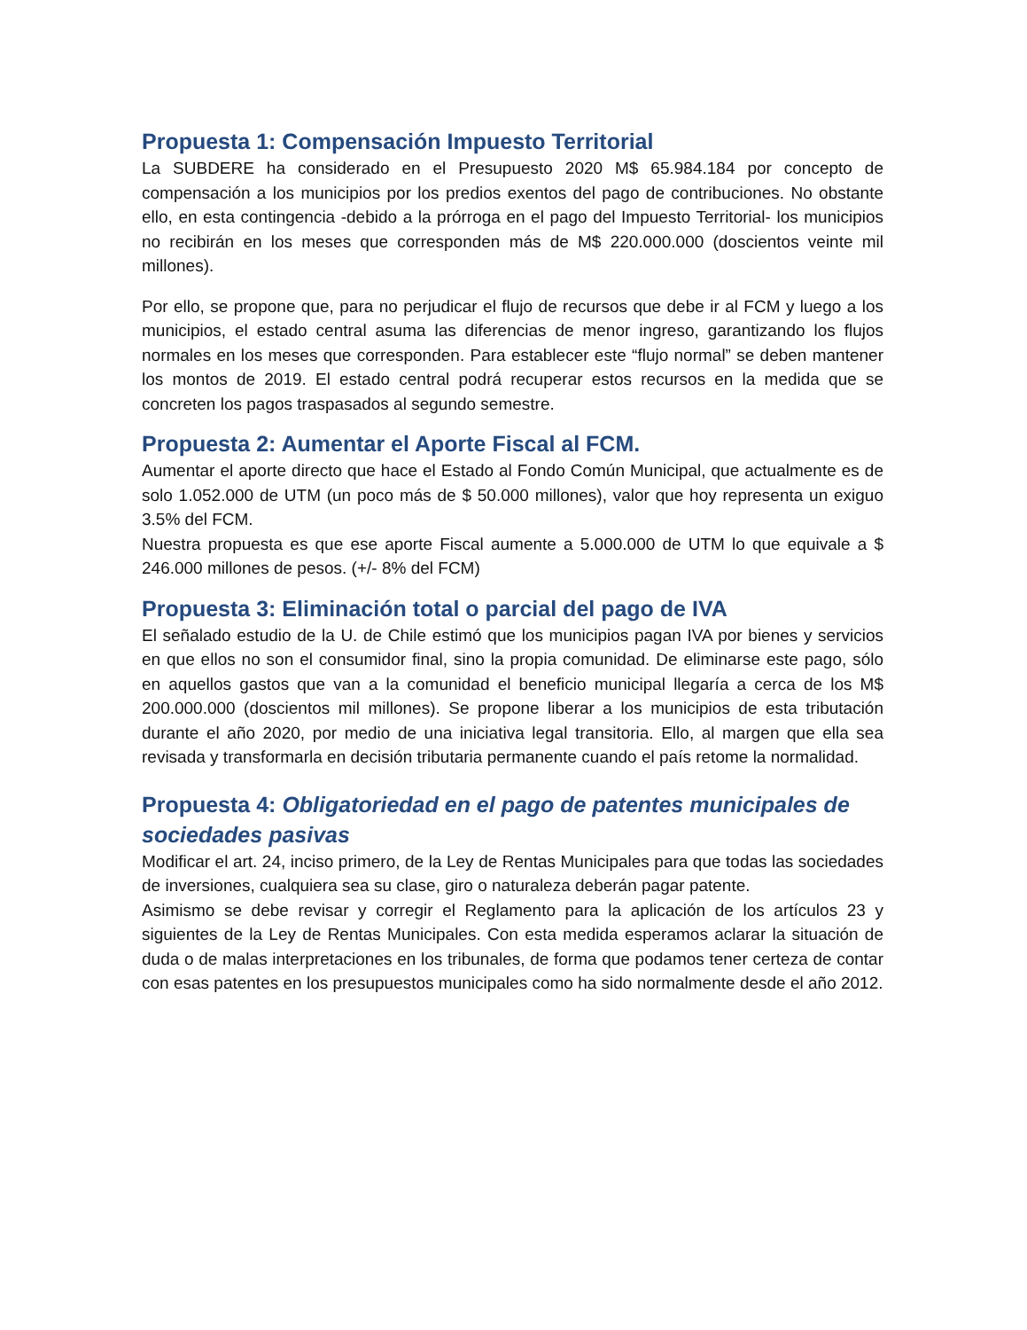Propuesta 1: Compensación Impuesto Territorial
La SUBDERE ha considerado en el Presupuesto 2020 M$ 65.984.184 por concepto de compensación a los municipios por los predios exentos del pago de contribuciones. No obstante ello, en esta contingencia -debido a la prórroga en el pago del Impuesto Territorial- los municipios no recibirán en los meses que corresponden más de M$ 220.000.000 (doscientos veinte mil millones).
Por ello, se propone que, para no perjudicar el flujo de recursos que debe ir al FCM y luego a los municipios, el estado central asuma las diferencias de menor ingreso, garantizando los flujos normales en los meses que corresponden. Para establecer este “flujo normal” se deben mantener los montos de 2019. El estado central podrá recuperar estos recursos en la medida que se concreten los pagos traspasados al segundo semestre.
Propuesta 2: Aumentar el Aporte Fiscal al FCM.
Aumentar el aporte directo que hace el Estado al Fondo Común Municipal, que actualmente es de solo 1.052.000 de UTM (un poco más de $ 50.000 millones), valor que hoy representa un exiguo 3.5% del FCM.
Nuestra propuesta es que ese aporte Fiscal aumente a 5.000.000 de UTM lo que equivale a $ 246.000 millones de pesos. (+/- 8% del FCM)
Propuesta 3: Eliminación total o parcial del pago de IVA
El señalado estudio de la U. de Chile estimó que los municipios pagan IVA por bienes y servicios en que ellos no son el consumidor final, sino la propia comunidad. De eliminarse este pago, sólo en aquellos gastos que van a la comunidad el beneficio municipal llegaría a cerca de los M$ 200.000.000 (doscientos mil millones). Se propone liberar a los municipios de esta tributación durante el año 2020, por medio de una iniciativa legal transitoria. Ello, al margen que ella sea revisada y transformarla en decisión tributaria permanente cuando el país retome la normalidad.
Propuesta 4: Obligatoriedad en el pago de patentes municipales de sociedades pasivas
Modificar el art. 24, inciso primero, de la Ley de Rentas Municipales para que todas las sociedades de inversiones, cualquiera sea su clase, giro o naturaleza deberán pagar patente.
Asimismo se debe revisar y corregir el Reglamento para la aplicación de los artículos 23 y siguientes de la Ley de Rentas Municipales. Con esta medida esperamos aclarar la situación de duda o de malas interpretaciones en los tribunales, de forma que podamos tener certeza de contar con esas patentes en los presupuestos municipales como ha sido normalmente desde el año 2012.